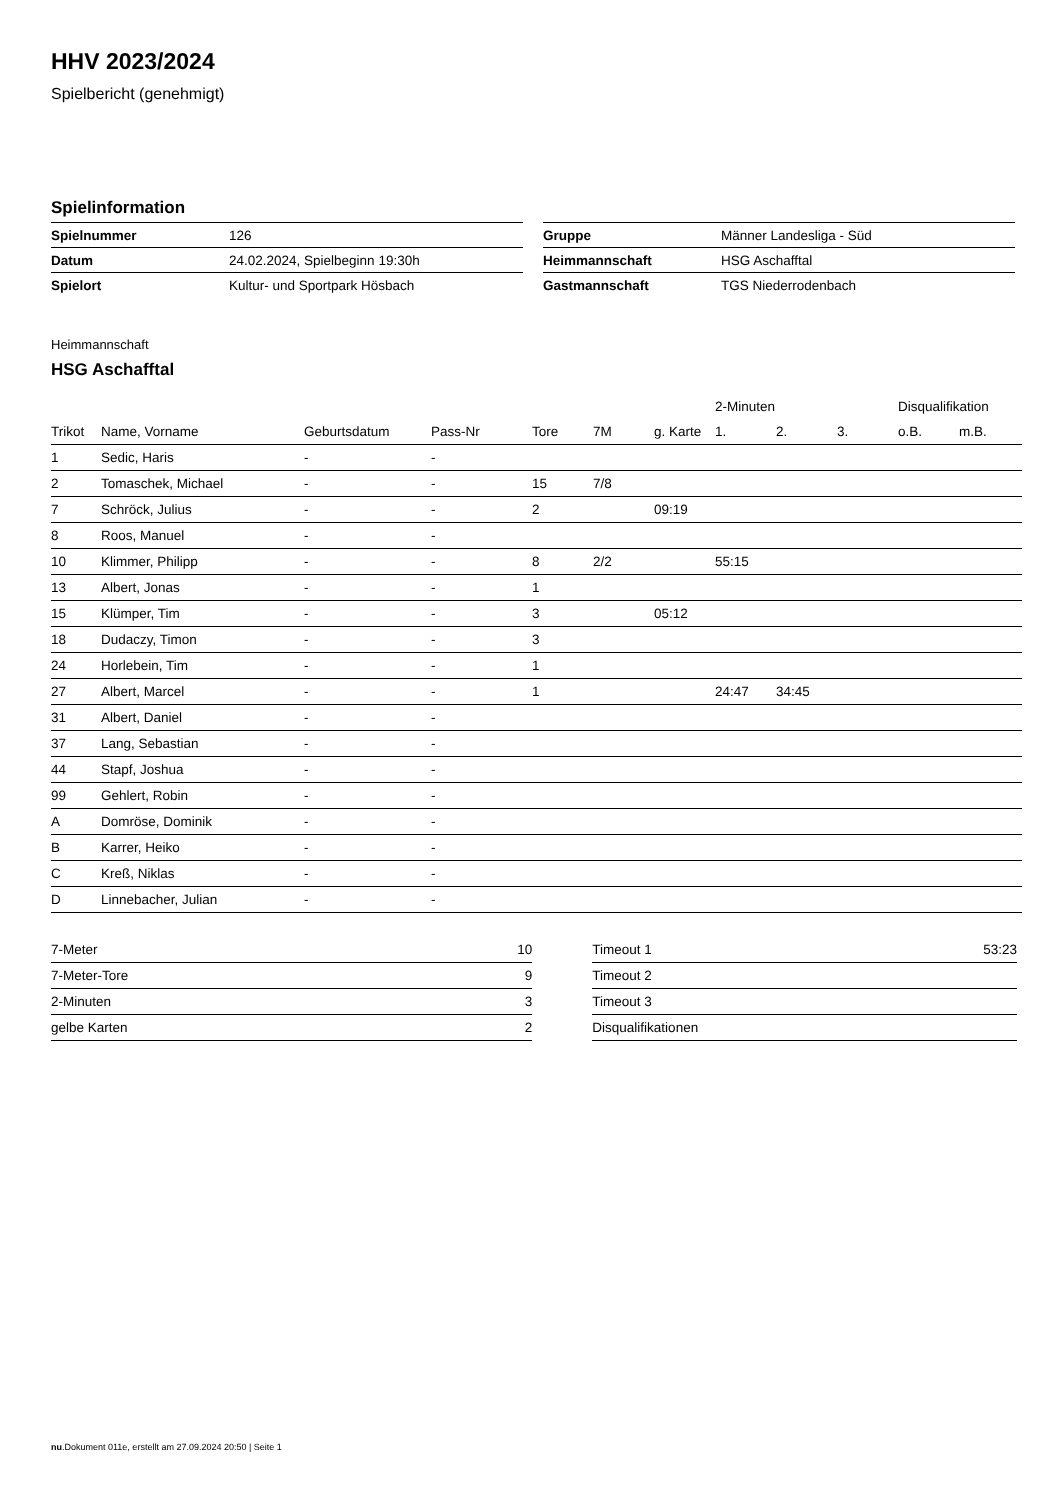HHV 2023/2024
Spielbericht (genehmigt)
Spielinformation
| Spielnummer | 126 |
| Datum | 24.02.2024, Spielbeginn 19:30h |
| Spielort | Kultur- und Sportpark Hösbach |
| Gruppe | Männer Landesliga - Süd |
| Heimmannschaft | HSG Aschafftal |
| Gastmannschaft | TGS Niederrodenbach |
Heimmannschaft
HSG Aschafftal
| | | | | | | | 2-Minuten | | | Disqualifikation | |
| --- | --- | --- | --- | --- | --- | --- | --- | --- | --- | --- | --- |
| Trikot | Name, Vorname | Geburtsdatum | Pass-Nr | Tore | 7M | g. Karte | 1. | 2. | 3. | o.B. | m.B. |
| 1 | Sedic, Haris | - | - | | | | | | | | |
| 2 | Tomaschek, Michael | - | - | 15 | 7/8 | | | | | | |
| 7 | Schröck, Julius | - | - | 2 | | 09:19 | | | | | |
| 8 | Roos, Manuel | - | - | | | | | | | | |
| 10 | Klimmer, Philipp | - | - | 8 | 2/2 | | 55:15 | | | | |
| 13 | Albert, Jonas | - | - | 1 | | | | | | | |
| 15 | Klümper, Tim | - | - | 3 | | 05:12 | | | | | |
| 18 | Dudaczy, Timon | - | - | 3 | | | | | | | |
| 24 | Horlebein, Tim | - | - | 1 | | | | | | | |
| 27 | Albert, Marcel | - | - | 1 | | | 24:47 | 34:45 | | | |
| 31 | Albert, Daniel | - | - | | | | | | | | |
| 37 | Lang, Sebastian | - | - | | | | | | | | |
| 44 | Stapf, Joshua | - | - | | | | | | | | |
| 99 | Gehlert, Robin | - | - | | | | | | | | |
| A | Domröse, Dominik | - | - | | | | | | | | |
| B | Karrer, Heiko | - | - | | | | | | | | |
| C | Kreß, Niklas | - | - | | | | | | | | |
| D | Linnebacher, Julian | - | - | | | | | | | | |
| 7-Meter | 10 |
| 7-Meter-Tore | 9 |
| 2-Minuten | 3 |
| gelbe Karten | 2 |
| Timeout 1 | 53:23 |
| Timeout 2 | |
| Timeout 3 | |
| Disqualifikationen | |
nu.Dokument 011e, erstellt am 27.09.2024 20:50 | Seite 1